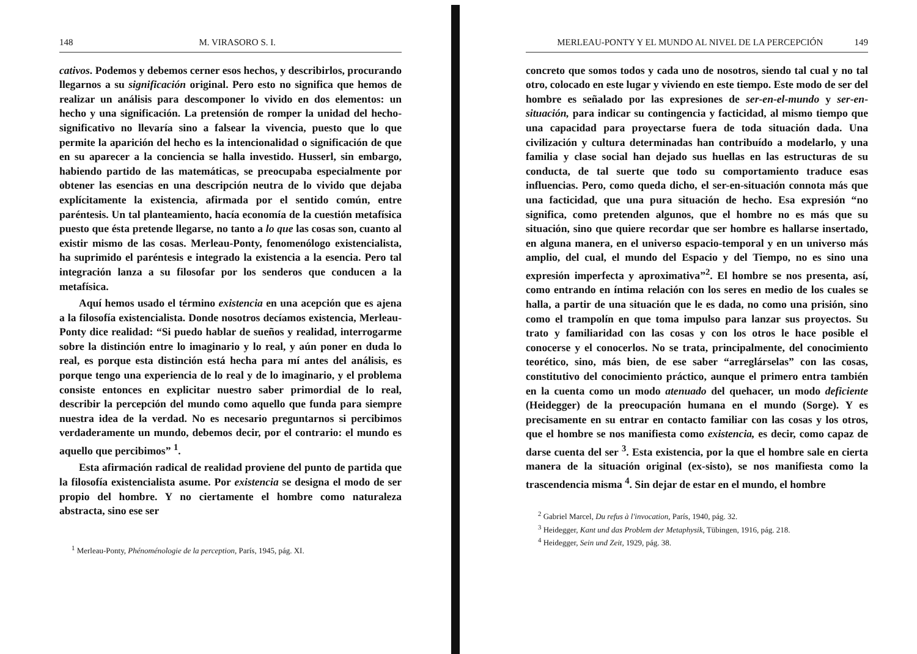148 M. VIRASORO S. I.
cativos. Podemos y debemos cerner esos hechos, y describirlos, procurando llegarnos a su significación original. Pero esto no significa que hemos de realizar un análisis para descomponer lo vivido en dos elementos: un hecho y una significación. La pretensión de romper la unidad del hecho-significativo no llevaría sino a falsear la vivencia, puesto que lo que permite la aparición del hecho es la intencionalidad o significación de que en su aparecer a la conciencia se halla investido. Husserl, sin embargo, habiendo partido de las matemáticas, se preocupaba especialmente por obtener las esencias en una descripción neutra de lo vivido que dejaba explícitamente la existencia, afirmada por el sentido común, entre paréntesis. Un tal planteamiento, hacía economía de la cuestión metafísica puesto que ésta pretende llegarse, no tanto a lo que las cosas son, cuanto al existir mismo de las cosas. Merleau-Ponty, fenomenólogo existencialista, ha suprimido el paréntesis e integrado la existencia a la esencia. Pero tal integración lanza a su filosofar por los senderos que conducen a la metafísica.
Aquí hemos usado el término existencia en una acepción que es ajena a la filosofía existencialista. Donde nosotros decíamos existencia, Merleau-Ponty dice realidad: “Si puedo hablar de sueños y realidad, interrogarme sobre la distinción entre lo imaginario y lo real, y aún poner en duda lo real, es porque esta distinción está hecha para mí antes del análisis, es porque tengo una experiencia de lo real y de lo imaginario, y el problema consiste entonces en explicitar nuestro saber primordial de lo real, describir la percepción del mundo como aquello que funda para siempre nuestra idea de la verdad. No es necesario preguntarnos si percibimos verdaderamente un mundo, debemos decir, por el contrario: el mundo es aquello que percibimos” <sup>1</sup>.
Esta afirmación radical de realidad proviene del punto de partida que la filosofía existencialista asume. Por existencia se designa el modo de ser propio del hombre. Y no ciertamente el hombre como naturaleza abstracta, sino ese ser
<sup>1</sup> Merleau-Ponty, Phénoménologie de la perception, París, 1945, pág. XI.
MERLEAU-PONTY Y EL MUNDO AL NIVEL DE LA PERCEPCIÓN 149
concreto que somos todos y cada uno de nosotros, siendo tal cual y no tal otro, colocado en este lugar y viviendo en este tiempo. Este modo de ser del hombre es señalado por las expresiones de ser-en-el-mundo y ser-en-situación, para indicar su contingencia y facticidad, al mismo tiempo que una capacidad para proyectarse fuera de toda situación dada. Una civilización y cultura determinadas han contribuído a modelarlo, y una familia y clase social han dejado sus huellas en las estructuras de su conducta, de tal suerte que todo su comportamiento traduce esas influencias. Pero, como queda dicho, el ser-en-situación connota más que una facticidad, que una pura situación de hecho. Esa expresión “no significa, como pretenden algunos, que el hombre no es más que su situación, sino que quiere recordar que ser hombre es hallarse insertado, en alguna manera, en el universo espacio-temporal y en un universo más amplio, del cual, el mundo del Espacio y del Tiempo, no es sino una expresión imperfecta y aproximativa”<sup>2</sup>. El hombre se nos presenta, así, como entrando en íntima relación con los seres en medio de los cuales se halla, a partir de una situación que le es dada, no como una prisión, sino como el trampolín en que toma impulso para lanzar sus proyectos. Su trato y familiaridad con las cosas y con los otros le hace posible el conocerse y el conocerlos. No se trata, principalmente, del conocimiento teorético, sino, más bien, de ese saber “arreglárselas” con las cosas, constitutivo del conocimiento práctico, aunque el primero entra también en la cuenta como un modo atenuado del quehacer, un modo deficiente (Heidegger) de la preocupación humana en el mundo (Sorge). Y es precisamente en su entrar en contacto familiar con las cosas y los otros, que el hombre se nos manifiesta como existencia, es decir, como capaz de darse cuenta del ser <sup>3</sup>. Esta existencia, por la que el hombre sale en cierta manera de la situación original (ex-sisto), se nos manifiesta como la trascendencia misma <sup>4</sup>. Sin dejar de estar en el mundo, el hombre
<sup>2</sup> Gabriel Marcel, Du refus à l'invocation, París, 1940, pág. 32.
<sup>3</sup> Heidegger, Kant und das Problem der Metaphysik, Tübingen, 1916, pág. 218.
<sup>4</sup> Heidegger, Sein und Zeit, 1929, pág. 38.